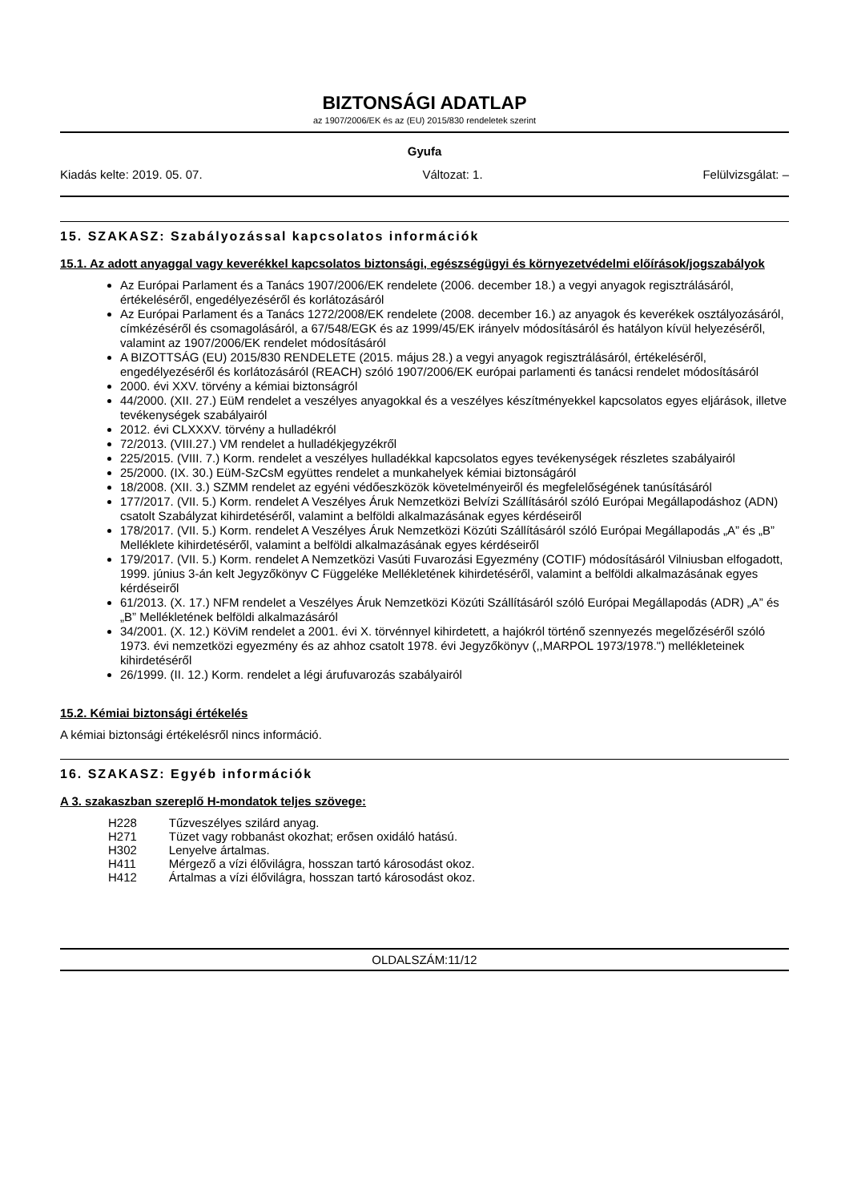BIZTONSÁGI ADATLAP
az 1907/2006/EK és az (EU) 2015/830 rendeletek szerint
Gyufa
Kiadás kelte: 2019. 05. 07. Változat: 1. Felülvizsgálat: –
15. SZAKASZ: Szabályozással kapcsolatos információk
15.1. Az adott anyaggal vagy keverékkel kapcsolatos biztonsági, egészségügyi és környezetvédelmi előírások/jogszabályok
Az Európai Parlament és a Tanács 1907/2006/EK rendelete (2006. december 18.) a vegyi anyagok regisztrálásáról, értékeléséről, engedélyezéséről és korlátozásáról
Az Európai Parlament és a Tanács 1272/2008/EK rendelete (2008. december 16.) az anyagok és keverékek osztályozásáról, címkézéséről és csomagolásáról, a 67/548/EGK és az 1999/45/EK irányelv módosításáról és hatályon kívül helyezéséről, valamint az 1907/2006/EK rendelet módosításáról
A BIZOTTSÁG (EU) 2015/830 RENDELETE (2015. május 28.) a vegyi anyagok regisztrálásáról, értékeléséről, engedélyezéséről és korlátozásáról (REACH) szóló 1907/2006/EK európai parlamenti és tanácsi rendelet módosításáról
2000. évi XXV. törvény a kémiai biztonságról
44/2000. (XII. 27.) EüM rendelet a veszélyes anyagokkal és a veszélyes készítményekkel kapcsolatos egyes eljárások, illetve tevékenységek szabályairól
2012. évi CLXXXV. törvény a hulladékról
72/2013. (VIII.27.) VM rendelet a hulladékjegyzékről
225/2015. (VIII. 7.) Korm. rendelet a veszélyes hulladékkal kapcsolatos egyes tevékenységek részletes szabályairól
25/2000. (IX. 30.) EüM-SzCsM együttes rendelet a munkahelyek kémiai biztonságáról
18/2008. (XII. 3.) SZMM rendelet az egyéni védőeszközök követelményeiről és megfelelőségének tanúsításáról
177/2017. (VII. 5.) Korm. rendelet A Veszélyes Áruk Nemzetközi Belvízi Szállításáról szóló Európai Megállapodáshoz (ADN) csatolt Szabályzat kihirdetéséről, valamint a belföldi alkalmazásának egyes kérdéseiről
178/2017. (VII. 5.) Korm. rendelet A Veszélyes Áruk Nemzetközi Közúti Szállításáról szóló Európai Megállapodás „A” és „B” Melléklete kihirdetéséről, valamint a belföldi alkalmazásának egyes kérdéseiről
179/2017. (VII. 5.) Korm. rendelet A Nemzetközi Vasúti Fuvarozási Egyezmény (COTIF) módosításáról Vilniusban elfogadott, 1999. június 3-án kelt Jegyzőkönyv C Függeléke Mellékletének kihirdetéséről, valamint a belföldi alkalmazásának egyes kérdéseiről
61/2013. (X. 17.) NFM rendelet a Veszélyes Áruk Nemzetközi Közúti Szállításáról szóló Európai Megállapodás (ADR) „A” és „B” Mellékletének belföldi alkalmazásáról
34/2001. (X. 12.) KöViM rendelet a 2001. évi X. törvénnyel kihirdetett, a hajókról történő szennyezés megelőzéséről szóló 1973. évi nemzetközi egyezmény és az ahhoz csatolt 1978. évi Jegyzőkönyv (,,MARPOL 1973/1978.") mellékleteinek kihirdetéséről
26/1999. (II. 12.) Korm. rendelet a légi árufuvarozás szabályairól
15.2. Kémiai biztonsági értékelés
A kémiai biztonsági értékelésről nincs információ.
16. SZAKASZ: Egyéb információk
A 3. szakaszban szereplő H-mondatok teljes szövege:
| H228 | Tűzveszélyes szilárd anyag. |
| H271 | Tüzet vagy robbanást okozhat; erősen oxidáló hatású. |
| H302 | Lenyelve ártalmas. |
| H411 | Mérgező a vízi élővilágra, hosszan tartó károsodást okoz. |
| H412 | Ártalmas a vízi élővilágra, hosszan tartó károsodást okoz. |
OLDALSZÁM:11/12